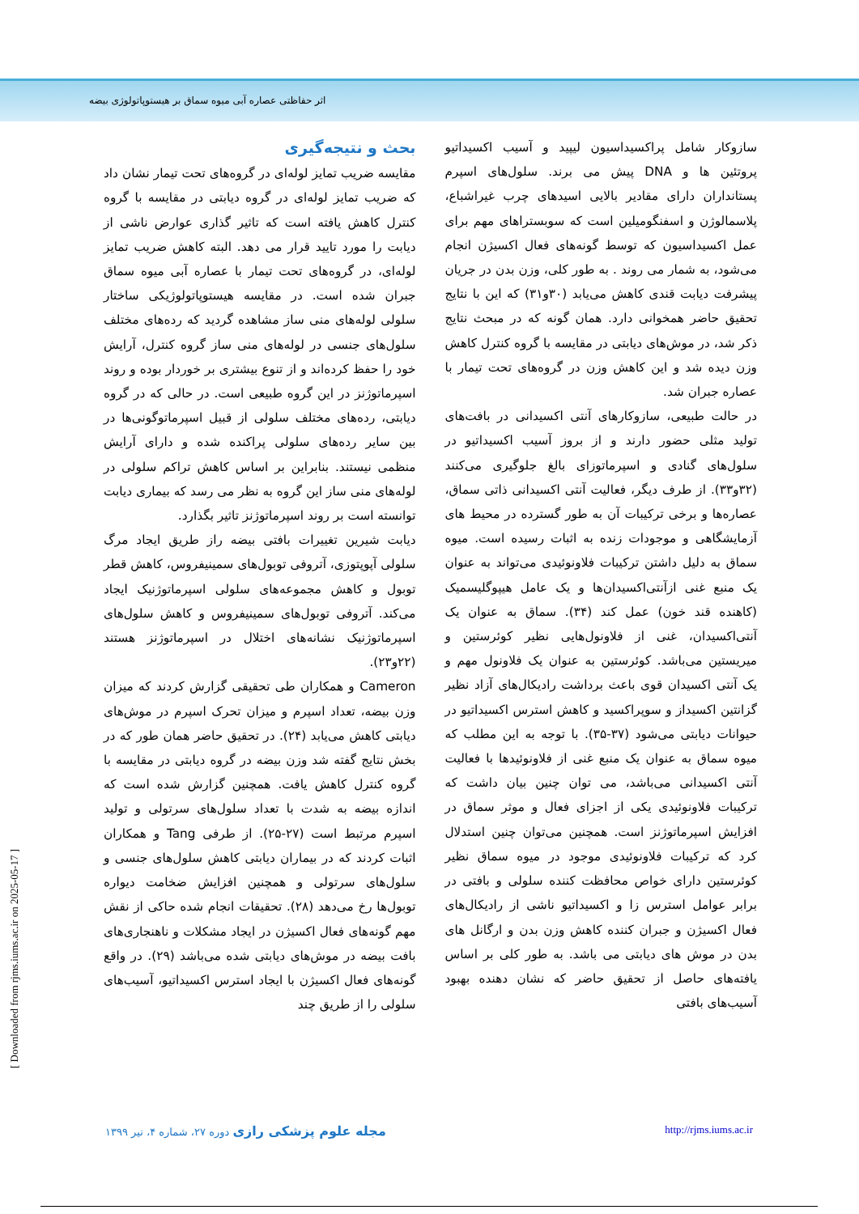اثر حفاظتی عصاره آبی میوه سماق بر هیستوپاتولوژی بیضه
بحث و نتیجه‌گیری
مقایسه ضریب تمایز لوله‌ای در گروه‌های تحت تیمار نشان داد که ضریب تمایز لوله‌ای در گروه دیابتی در مقایسه با گروه کنترل کاهش یافته است که تاثیر گذاری عوارض ناشی از دیابت را مورد تایید قرار می دهد. البته کاهش ضریب تمایز لوله‌ای، در گروه‌های تحت تیمار با عصاره آبی میوه سماق جبران شده است. در مقایسه هیستوپاتولوژیکی ساختار سلولی لوله‌های منی ساز مشاهده گردید که رده‌های مختلف سلول‌های جنسی در لوله‌های منی ساز گروه کنترل، آرایش خود را حفظ کرده‌اند و از تنوع بیشتری بر خوردار بوده و روند اسپرماتوژنز در این گروه طبیعی است. در حالی که در گروه دیابتی، رده‌های مختلف سلولی از قبیل اسپرماتوگونی‌ها در بین سایر رده‌های سلولی پراکنده شده و دارای آرایش منظمی نیستند. بنابراین بر اساس کاهش تراکم سلولی در لوله‌های منی ساز این گروه به نظر می رسد که بیماری دیابت توانسته است بر روند اسپرماتوژنز تاثیر بگذارد.
دیابت شیرین تغییرات بافتی بیضه راز طریق ایجاد مرگ سلولی آپوپتوزی، آتروفی توبول‌های سمینیفروس، کاهش قطر توبول و کاهش مجموعه‌های سلولی اسپرماتوژنیک ایجاد می‌کند. آتروفی توبول‌های سمینیفروس و کاهش سلول‌های اسپرماتوژنیک نشانه‌های اختلال در اسپرماتوژنز هستند (۲۲و۲۳).
Cameron و همکاران طی تحقیقی گزارش کردند که میزان وزن بیضه، تعداد اسپرم و میزان تحرک اسپرم در موش‌های دیابتی کاهش می‌یابد (۲۴). در تحقیق حاضر همان طور که در بخش نتایج گفته شد وزن بیضه در گروه دیابتی در مقایسه با گروه کنترل کاهش یافت. همچنین گزارش شده است که اندازه بیضه به شدت با تعداد سلول‌های سرتولی و تولید اسپرم مرتبط است (۲۷-۲۵). از طرفی Tang و همکاران اثبات کردند که در بیماران دیابتی کاهش سلول‌های جنسی و سلول‌های سرتولی و همچنین افزایش ضخامت دیواره توبول‌ها رخ می‌دهد (۲۸). تحقیقات انجام شده حاکی از نقش مهم گونه‌های فعال اکسیژن در ایجاد مشکلات و ناهنجاری‌های بافت بیضه در موش‌های دیابتی شده می‌باشد (۲۹). در واقع گونه‌های فعال اکسیژن با ایجاد استرس اکسیداتیو، آسیب‌های سلولی را از طریق چند
سازوکار شامل پراکسیداسیون لیپید و آسیب اکسیداتیو پروتئین ها و DNA پیش می برند. سلول‌های اسپرم پستانداران دارای مقادیر بالایی اسیدهای چرب غیراشباع، پلاسمالوژن و اسفنگومیلین است که سوبستراهای مهم برای عمل اکسیداسیون که توسط گونه‌های فعال اکسیژن انجام می‌شود، به شمار می روند . به طور کلی، وزن بدن در جریان پیشرفت دیابت قندی کاهش می‌یابد (۳۰و۳۱) که این با نتایج تحقیق حاضر همخوانی دارد. همان گونه که در مبحث نتایج ذکر شد، در موش‌های دیابتی در مقایسه با گروه کنترل کاهش وزن دیده شد و این کاهش وزن در گروه‌های تحت تیمار با عصاره جبران شد.
در حالت طبیعی، سازوکارهای آنتی اکسیدانی در بافت‌های تولید مثلی حضور دارند و از بروز آسیب اکسیداتیو در سلول‌های گنادی و اسپرماتوزای بالغ جلوگیری می‌کنند (۳۲و۳۳). از طرف دیگر، فعالیت آنتی اکسیدانی ذاتی سماق، عصاره‌ها و برخی ترکیبات آن به طور گسترده در محیط های آزمایشگاهی و موجودات زنده به اثبات رسیده است. میوه سماق به دلیل داشتن ترکیبات فلاونوئیدی می‌تواند به عنوان یک منبع غنی ازآنتی‌اکسیدان‌ها و یک عامل هیپوگلیسمیک (کاهنده قند خون) عمل کند (۳۴). سماق به عنوان یک آنتی‌اکسیدان، غنی از فلاونول‌هایی نظیر کوئرستین و میریستین می‌باشد. کوئرستین به عنوان یک فلاونول مهم و یک آنتی اکسیدان قوی باعث برداشت رادیکال‌های آزاد نظیر گزانتین اکسیداز و سوپراکسید و کاهش استرس اکسیداتیو در حیوانات دیابتی می‌شود (۳۷-۳۵). با توجه به این مطلب که میوه سماق به عنوان یک منبع غنی از فلاونوئیدها با فعالیت آنتی اکسیدانی می‌باشد، می توان چنین بیان داشت که ترکیبات فلاونوئیدی یکی از اجزای فعال و موثر سماق در افزایش اسپرماتوژنز است. همچنین می‌توان چنین استدلال کرد که ترکیبات فلاونوئیدی موجود در میوه سماق نظیر کوئرستین دارای خواص محافظت کننده سلولی و بافتی در برابر عوامل استرس زا و اکسیداتیو ناشی از رادیکال‌های فعال اکسیژن و جبران کننده کاهش وزن بدن و ارگانل های بدن در موش های دیابتی می باشد. به طور کلی بر اساس یافته‌های حاصل از تحقیق حاضر که نشان دهنده بهبود آسیب‌های بافتی
[ Downloaded from rjms.iums.ac.ir on 2025-05-17 ]
مجله علوم پزشکی رازی دوره ۲۷، شماره ۴، تیر ۱۳۹۹ http://rjms.iums.ac.ir